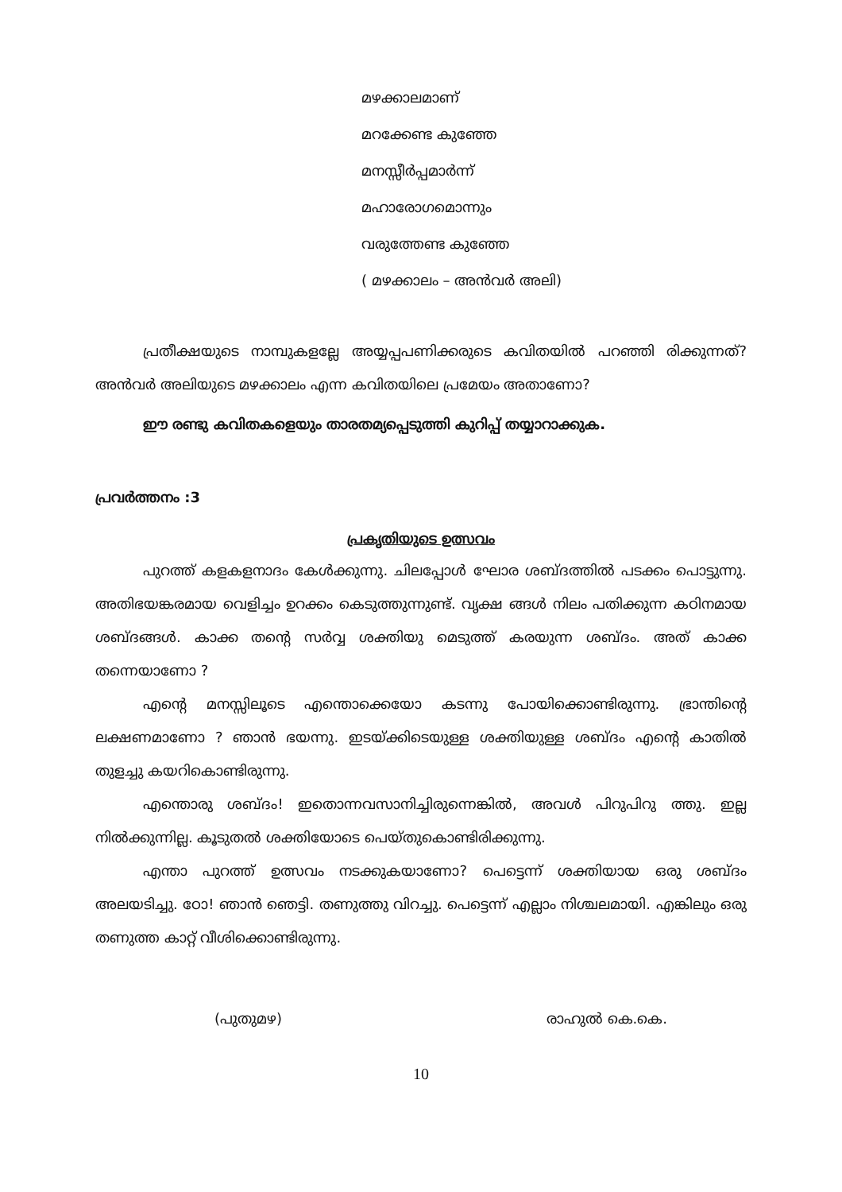മഴക്കാലമാണ്
മറക്കേണ്ട കുഞ്ഞേ
മനസ്സീർപ്പമാർന്ന്
മഹാരോഗമൊന്നും
വരുത്തേണ്ട കുഞ്ഞേ
( മഴക്കാലം – അൻവർ അലി)
പ്രതീക്ഷയുടെ നാമ്പുകളല്ലേ അയ്യപ്പപണിക്കരുടെ കവിതയിൽ പറഞ്ഞി രിക്കുന്നത്? അൻവർ അലിയുടെ മഴക്കാലം എന്ന കവിതയിലെ പ്രമേയം അതാണോ?
ഈ രണ്ടു കവിതകളെയും താരതമ്യപ്പെടുത്തി കുറിപ്പ് തയ്യാറാക്കുക.
പ്രവർത്തനം :3
പ്രകൃതിയുടെ ഉത്സവം
പുറത്ത് കളകളനാദം കേൾക്കുന്നു. ചിലപ്പോൾ ഘോര ശബ്ദത്തിൽ പടക്കം പൊട്ടുന്നു. അതിഭയങ്കരമായ വെളിച്ചം ഉറക്കം കെടുത്തുന്നുണ്ട്. വൃക്ഷ ങ്ങൾ നിലം പതിക്കുന്ന കഠിനമായ ശബ്ദങ്ങൾ. കാക്ക തന്റെ സർവ്വ ശക്തിയു മെടുത്ത് കരയുന്ന ശബ്ദം. അത് കാക്ക തന്നെയാണോ ?
എന്റെ മനസ്സിലൂടെ എന്തൊക്കെയോ കടന്നു പോയിക്കൊണ്ടിരുന്നു. ഭ്രാന്തിന്റെ ലക്ഷണമാണോ ? ഞാൻ ഭയന്നു. ഇടയ്ക്കിടെയുള്ള ശക്തിയുള്ള ശബ്ദം എന്റെ കാതിൽ തുളച്ചു കയറികൊണ്ടിരുന്നു.
എന്തൊരു ശബ്ദം! ഇതൊന്നവസാനിച്ചിരുന്നെങ്കിൽ, അവൾ പിറുപിറു ത്തു. ഇല്ല നിൽക്കുന്നില്ല. കൂടുതൽ ശക്തിയോടെ പെയ്തുകൊണ്ടിരിക്കുന്നു.
എന്താ പുറത്ത് ഉത്സവം നടക്കുകയാണോ? പെട്ടെന്ന് ശക്തിയായ ഒരു ശബ്ദം അലയടിച്ചു. ഠോ! ഞാൻ ഞെട്ടി. തണുത്തു വിറച്ചു. പെട്ടെന്ന് എല്ലാം നിശ്ചലമായി. എങ്കിലും ഒരു തണുത്ത കാറ്റ് വീശിക്കൊണ്ടിരുന്നു.
(പുതുമഴ) രാഹുൽ കെ.കെ.
10